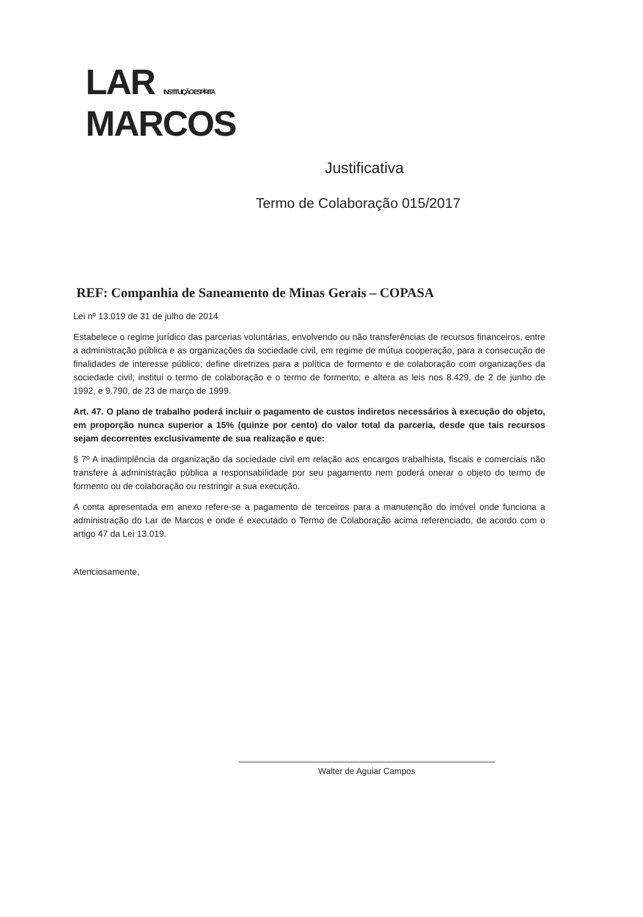LAR INSTITUIÇÃO ESPÍRITA
MARCOS
Justificativa
Termo de Colaboração 015/2017
REF: Companhia de Saneamento de Minas Gerais – COPASA
Lei nº 13.019 de 31 de julho de 2014
Estabelece o regime jurídico das parcerias voluntárias, envolvendo ou não transferências de recursos financeiros, entre a administração pública e as organizações da sociedade civil, em regime de mútua cooperação, para a consecução de finalidades de interesse público; define diretrizes para a política de formento e de colaboração com organizações da sociedade civil; institui o termo de colaboração e o termo de formento; e altera as leis nos 8.429, de 2 de junho de 1992, e 9.790, de 23 de março de 1999.
Art. 47. O plano de trabalho poderá incluir o pagamento de custos indiretos necessários à execução do objeto, em proporção nunca superior a 15% (quinze por cento) do valor total da parceria, desde que tais recursos sejam decorrentes exclusivamente de sua realização e que:
§ 7º A inadimplência da organização da sociedade civil em relação aos encargos trabalhista, fiscais e comerciais não transfere à administração pública a responsabilidade por seu pagamento nem poderá onerar o objeto do termo de formento ou de colaboração ou restringir a sua execução.
A conta apresentada em anexo refere-se a pagamento de terceiros para a manutenção do imóvel onde funciona a administração do Lar de Marcos e onde é executado o Termo de Colaboração acima referenciado, de acordo com o artigo 47 da Lei 13.019.
Atenciosamente,
Walter de Aguiar Campos